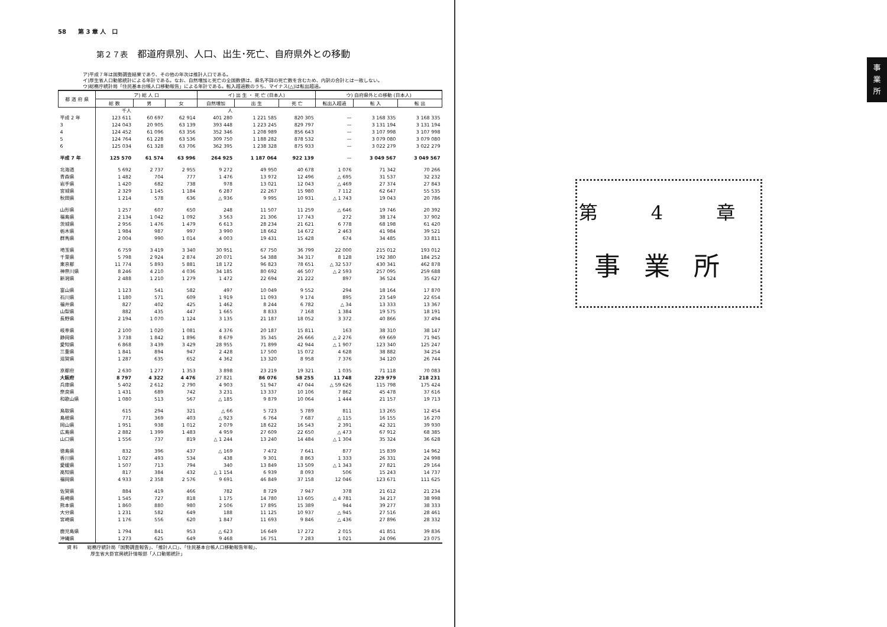58　　第 3 章 人　口
第２７表　都道府県別、人口、出生･死亡、自府県外との移動
ア)平成７年は国勢調査結果であり、その他の年次は推計人口である。
イ)厚生省人口動態統計による年計である。なお、自然増加と死亡の全国数値は、県名不詳の死亡数を含むため、内訳の合計とは一致しない。
ウ)総務庁統計局「住民基本台帳人口移動報告」による年計である。転入超過数のうち、マイナス(△)は転出超過。
| 都 道 府 県 | ア) 総 人 口 | | | イ) 出 生 ・ 死 亡 (日本人) | | | ウ) 自府県外との移動 (日本人) | | |
| --- | --- | --- | --- | --- | --- | --- | --- | --- | --- |
| | 総 数 | 男 | 女 | 自然増加 | 出 生 | 死 亡 | 転出入超過 | 転 入 | 転 出 |
| | 千人 | | | 人 | | | | | |
| 平成 2 年 | 123 611 | 60 697 | 62 914 | 401 280 | 1 221 585 | 820 305 | — | 3 168 335 | 3 168 335 |
| 3 | 124 043 | 20 905 | 63 139 | 393 448 | 1 223 245 | 829 797 | — | 3 131 194 | 3 131 194 |
| 4 | 124 452 | 61 096 | 63 356 | 352 346 | 1 208 989 | 856 643 | — | 3 107 998 | 3 107 998 |
| 5 | 124 764 | 61 228 | 63 536 | 309 750 | 1 188 282 | 878 532 | — | 3 079 080 | 3 079 080 |
| 6 | 125 034 | 61 328 | 63 706 | 362 395 | 1 238 328 | 875 933 | — | 3 022 279 | 3 022 279 |
| 平成 7 年 | 125 570 | 61 574 | 63 996 | 264 925 | 1 187 064 | 922 139 | — | 3 049 567 | 3 049 567 |
| 北海道 | 5 692 | 2 737 | 2 955 | 9 272 | 49 950 | 40 678 | 1 076 | 71 342 | 70 266 |
| 青森県 | 1 482 | 704 | 777 | 1 476 | 13 972 | 12 496 | △ 695 | 31 537 | 32 232 |
| 岩手県 | 1 420 | 682 | 738 | 978 | 13 021 | 12 043 | △ 469 | 27 374 | 27 843 |
| 宮城県 | 2 329 | 1 145 | 1 184 | 6 287 | 22 267 | 15 980 | 7 112 | 62 647 | 55 535 |
| 秋田県 | 1 214 | 578 | 636 | △ 936 | 9 995 | 10 931 | △ 1 743 | 19 043 | 20 786 |
| 山形県 | 1 257 | 607 | 650 | 248 | 11 507 | 11 259 | △ 646 | 19 746 | 20 392 |
| 福島県 | 2 134 | 1 042 | 1 092 | 3 563 | 21 306 | 17 743 | 272 | 38 174 | 37 902 |
| 茨城県 | 2 956 | 1 476 | 1 479 | 6 613 | 28 234 | 21 621 | 6 778 | 68 198 | 61 420 |
| 栃木県 | 1 984 | 987 | 997 | 3 990 | 18 662 | 14 672 | 2 463 | 41 984 | 39 521 |
| 群馬県 | 2 004 | 990 | 1 014 | 4 003 | 19 431 | 15 428 | 674 | 34 485 | 33 811 |
| 埼玉県 | 6 759 | 3 419 | 3 340 | 30 951 | 67 750 | 36 799 | 22 000 | 215 012 | 193 012 |
| 千葉県 | 5 798 | 2 924 | 2 874 | 20 071 | 54 388 | 34 317 | 8 128 | 192 380 | 184 252 |
| 東京都 | 11 774 | 5 893 | 5 881 | 18 172 | 96 823 | 78 651 | △ 32 537 | 430 341 | 462 878 |
| 神奈川県 | 8 246 | 4 210 | 4 036 | 34 185 | 80 692 | 46 507 | △ 2 593 | 257 095 | 259 688 |
| 新潟県 | 2 488 | 1 210 | 1 279 | 1 472 | 22 694 | 21 222 | 897 | 36 524 | 35 627 |
| 富山県 | 1 123 | 541 | 582 | 497 | 10 049 | 9 552 | 294 | 18 164 | 17 870 |
| 石川県 | 1 180 | 571 | 609 | 1 919 | 11 093 | 9 174 | 895 | 23 549 | 22 654 |
| 福井県 | 827 | 402 | 425 | 1 462 | 8 244 | 6 782 | △ 34 | 13 333 | 13 367 |
| 山梨県 | 882 | 435 | 447 | 1 665 | 8 833 | 7 168 | 1 384 | 19 575 | 18 191 |
| 長野県 | 2 194 | 1 070 | 1 124 | 3 135 | 21 187 | 18 052 | 3 372 | 40 866 | 37 494 |
| 岐阜県 | 2 100 | 1 020 | 1 081 | 4 376 | 20 187 | 15 811 | 163 | 38 310 | 38 147 |
| 静岡県 | 3 738 | 1 842 | 1 896 | 8 679 | 35 345 | 26 666 | △ 2 276 | 69 669 | 71 945 |
| 愛知県 | 6 868 | 3 439 | 3 429 | 28 955 | 71 899 | 42 944 | △ 1 907 | 123 340 | 125 247 |
| 三重県 | 1 841 | 894 | 947 | 2 428 | 17 500 | 15 072 | 4 628 | 38 882 | 34 254 |
| 滋賀県 | 1 287 | 635 | 652 | 4 362 | 13 320 | 8 958 | 7 376 | 34 120 | 26 744 |
| 京都府 | 2 630 | 1 277 | 1 353 | 3 898 | 23 219 | 19 321 | 1 035 | 71 118 | 70 083 |
| 大阪府 | 8 797 | 4 322 | 4 476 | 27 821 | 86 076 | 58 255 | 11 748 | 229 979 | 218 231 |
| 兵庫県 | 5 402 | 2 612 | 2 790 | 4 903 | 51 947 | 47 044 | △ 59 626 | 115 798 | 175 424 |
| 奈良県 | 1 431 | 689 | 742 | 3 231 | 13 337 | 10 106 | 7 862 | 45 478 | 37 616 |
| 和歌山県 | 1 080 | 513 | 567 | △ 185 | 9 879 | 10 064 | 1 444 | 21 157 | 19 713 |
| 鳥取県 | 615 | 294 | 321 | △ 66 | 5 723 | 5 789 | 811 | 13 265 | 12 454 |
| 島根県 | 771 | 369 | 403 | △ 923 | 6 764 | 7 687 | △ 115 | 16 155 | 16 270 |
| 岡山県 | 1 951 | 938 | 1 012 | 2 079 | 18 622 | 16 543 | 2 391 | 42 321 | 39 930 |
| 広島県 | 2 882 | 1 399 | 1 483 | 4 959 | 27 609 | 22 650 | △ 473 | 67 912 | 68 385 |
| 山口県 | 1 556 | 737 | 819 | △ 1 244 | 13 240 | 14 484 | △ 1 304 | 35 324 | 36 628 |
| 徳島県 | 832 | 396 | 437 | △ 169 | 7 472 | 7 641 | 877 | 15 839 | 14 962 |
| 香川県 | 1 027 | 493 | 534 | 438 | 9 301 | 8 863 | 1 333 | 26 331 | 24 998 |
| 愛媛県 | 1 507 | 713 | 794 | 340 | 13 849 | 13 509 | △ 1 343 | 27 821 | 29 164 |
| 高知県 | 817 | 384 | 432 | △ 1 154 | 6 939 | 8 093 | 506 | 15 243 | 14 737 |
| 福岡県 | 4 933 | 2 358 | 2 576 | 9 691 | 46 849 | 37 158 | 12 046 | 123 671 | 111 625 |
| 佐賀県 | 884 | 419 | 466 | 782 | 8 729 | 7 947 | 378 | 21 612 | 21 234 |
| 長崎県 | 1 545 | 727 | 818 | 1 175 | 14 780 | 13 605 | △ 4 781 | 34 217 | 38 998 |
| 熊本県 | 1 860 | 880 | 980 | 2 506 | 17 895 | 15 389 | 944 | 39 277 | 38 333 |
| 大分県 | 1 231 | 582 | 649 | 188 | 11 125 | 10 937 | △ 945 | 27 516 | 28 461 |
| 宮崎県 | 1 176 | 556 | 620 | 1 847 | 11 693 | 9 846 | △ 436 | 27 896 | 28 332 |
| 鹿児島県 | 1 794 | 841 | 953 | △ 623 | 16 649 | 17 272 | 2 015 | 41 851 | 39 836 |
| 沖縄県 | 1 273 | 625 | 649 | 9 468 | 16 751 | 7 283 | 1 021 | 24 096 | 23 075 |
資 料　　総務庁統計局「国勢調査報告」、「推計人口」、「住民基本台帳人口移動報告年報」、
　　　　　厚生省大臣官房統計情報部「人口動態統計」
事
業
所
第 4 章
事業所